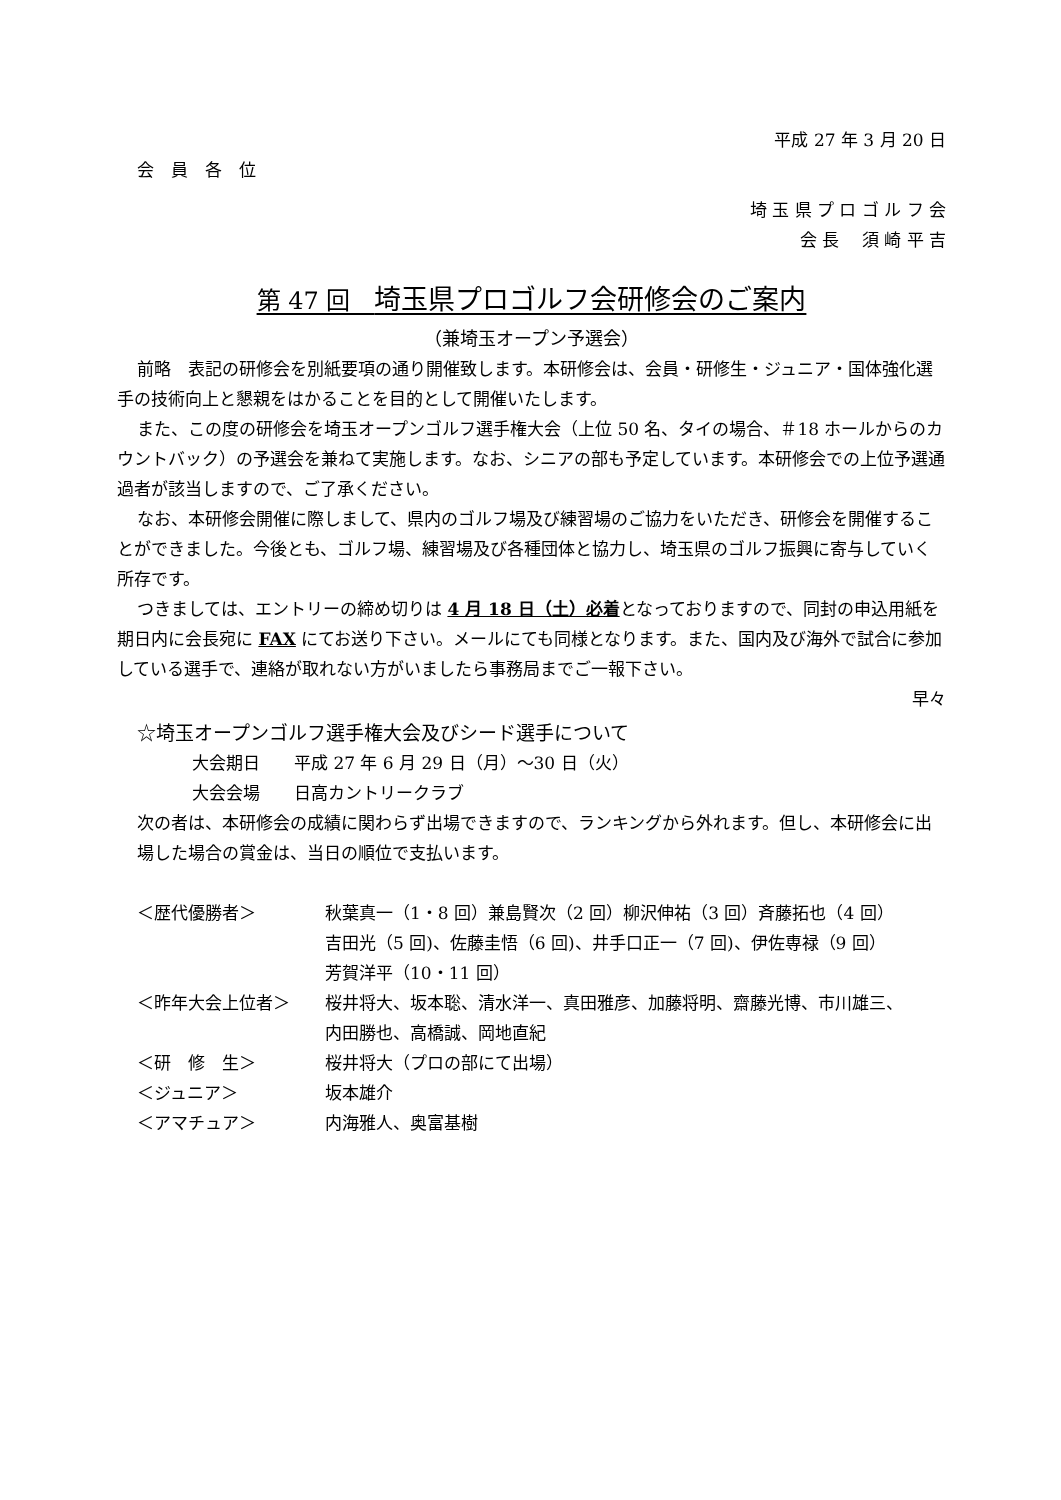平成 27 年 3 月 20 日
会　員　各　位
埼 玉 県 プ ロ ゴ ル フ 会
会 長　 須 崎 平 吉
第 47 回　埼玉県プロゴルフ会研修会のご案内
（兼埼玉オープン予選会）
前略　表記の研修会を別紙要項の通り開催致します。本研修会は、会員・研修生・ジュニア・国体強化選手の技術向上と懇親をはかることを目的として開催いたします。
また、この度の研修会を埼玉オープンゴルフ選手権大会（上位 50 名、タイの場合、＃18 ホールからのカウントバック）の予選会を兼ねて実施します。なお、シニアの部も予定しています。本研修会での上位予選通過者が該当しますので、ご了承ください。
なお、本研修会開催に際しまして、県内のゴルフ場及び練習場のご協力をいただき、研修会を開催することができました。今後とも、ゴルフ場、練習場及び各種団体と協力し、埼玉県のゴルフ振興に寄与していく所存です。
つきましては、エントリーの締め切りは 4 月 18 日（土）必着となっておりますので、同封の申込用紙を期日内に会長宛に FAX にてお送り下さい。メールにても同様となります。また、国内及び海外で試合に参加している選手で、連絡が取れない方がいましたら事務局までご一報下さい。
早々
☆埼玉オープンゴルフ選手権大会及びシード選手について
大会期日　　平成 27 年 6 月 29 日（月）～30 日（火）
大会会場　　日高カントリークラブ
次の者は、本研修会の成績に関わらず出場できますので、ランキングから外れます。但し、本研修会に出場した場合の賞金は、当日の順位で支払います。
| ＜歴代優勝者＞ | 秋葉真一（1・8 回）兼島賢次（2 回）柳沢伸祐（3 回）斉藤拓也（4 回） 吉田光（5 回)、佐藤圭悟（6 回)、井手口正一（7 回)、伊佐専禄（9 回） 芳賀洋平（10・11 回） |
| ＜昨年大会上位者＞ | 桜井将大、坂本聡、清水洋一、真田雅彦、加藤将明、齋藤光博、市川雄三、 内田勝也、高橋誠、岡地直紀 |
| ＜研 修 生＞ | 桜井将大（プロの部にて出場） |
| ＜ジュニア＞ | 坂本雄介 |
| ＜アマチュア＞ | 内海雅人、奥富基樹 |